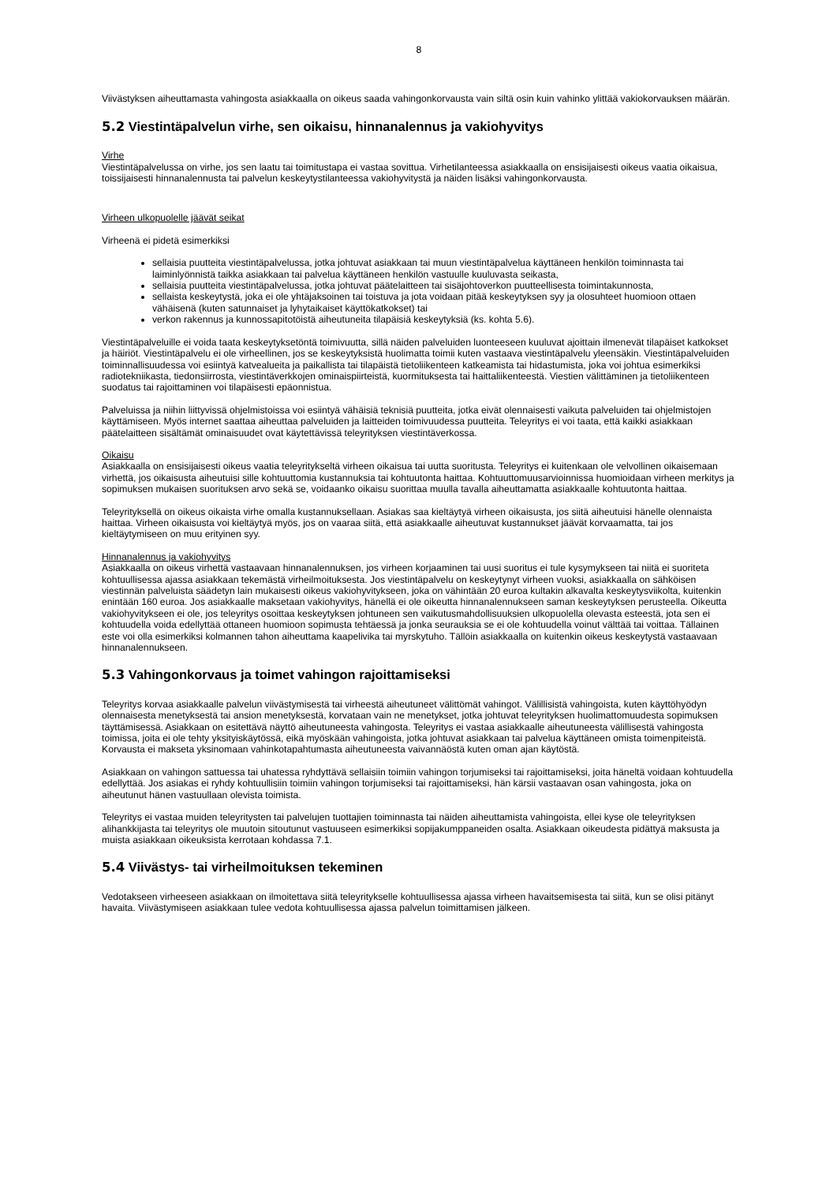8
Viivästyksen aiheuttamasta vahingosta asiakkaalla on oikeus saada vahingonkorvausta vain siltä osin kuin vahinko ylittää vakiokorvauksen määrän.
5.2 Viestintäpalvelun virhe, sen oikaisu, hinnanalennus ja vakiohyvitys
Virhe
Viestintäpalvelussa on virhe, jos sen laatu tai toimitustapa ei vastaa sovittua. Virhetilanteessa asiakkaalla on ensisijaisesti oikeus vaatia oikaisua, toissijaisesti hinnanalennusta tai palvelun keskeytystilanteessa vakiohyvitystä ja näiden lisäksi vahingonkorvausta.
Virheen ulkopuolelle jäävät seikat
Virheenä ei pidetä esimerkiksi
sellaisia puutteita viestintäpalvelussa, jotka johtuvat asiakkaan tai muun viestintäpalvelua käyttäneen henkilön toiminnasta tai laiminlyönnistä taikka asiakkaan tai palvelua käyttäneen henkilön vastuulle kuuluvasta seikasta,
sellaisia puutteita viestintäpalvelussa, jotka johtuvat päätelaitteen tai sisäjohtoverkon puutteellisesta toimintakunnosta,
sellaista keskeytystä, joka ei ole yhtäjaksoinen tai toistuva ja jota voidaan pitää keskeytyksen syy ja olosuhteet huomioon ottaen vähäisenä (kuten satunnaiset ja lyhytaikaiset käyttökatkokset) tai
verkon rakennus ja kunnossapitotöistä aiheutuneita tilapäisiä keskeytyksiä (ks. kohta 5.6).
Viestintäpalveluille ei voida taata keskeytyksetöntä toimivuutta, sillä näiden palveluiden luonteeseen kuuluvat ajoittain ilmenevät tilapäiset katkokset ja häiriöt. Viestintäpalvelu ei ole virheellinen, jos se keskeytyksistä huolimatta toimii kuten vastaava viestintäpalvelu yleensäkin. Viestintäpalveluiden toiminnallisuudessa voi esiintyä katvealueita ja paikallista tai tilapäistä tietoliikenteen katkeamista tai hidastumista, joka voi johtua esimerkiksi radiotekniikasta, tiedonsiirrosta, viestintäverkkojen ominaispiirteistä, kuormituksesta tai haittaliikenteestä. Viestien välittäminen ja tietoliikenteen suodatus tai rajoittaminen voi tilapäisesti epäonnistua.
Palveluissa ja niihin liittyvissä ohjelmistoissa voi esiintyä vähäisiä teknisiä puutteita, jotka eivät olennaisesti vaikuta palveluiden tai ohjelmistojen käyttämiseen. Myös internet saattaa aiheuttaa palveluiden ja laitteiden toimivuudessa puutteita. Teleyritys ei voi taata, että kaikki asiakkaan päätelaitteen sisältämät ominaisuudet ovat käytettävissä teleyrityksen viestintäverkossa.
Oikaisu
Asiakkaalla on ensisijaisesti oikeus vaatia teleyritykseltä virheen oikaisua tai uutta suoritusta. Teleyritys ei kuitenkaan ole velvollinen oikaisemaan virhettä, jos oikaisusta aiheutuisi sille kohtuuttomia kustannuksia tai kohtuutonta haittaa. Kohtuuttomuusarvioinnissa huomioidaan virheen merkitys ja sopimuksen mukaisen suorituksen arvo sekä se, voidaanko oikaisu suorittaa muulla tavalla aiheuttamatta asiakkaalle kohtuutonta haittaa.
Teleyrityksellä on oikeus oikaista virhe omalla kustannuksellaan. Asiakas saa kieltäytyä virheen oikaisusta, jos siitä aiheutuisi hänelle olennaista haittaa. Virheen oikaisusta voi kieltäytyä myös, jos on vaaraa siitä, että asiakkaalle aiheutuvat kustannukset jäävät korvaamatta, tai jos kieltäytymiseen on muu erityinen syy.
Hinnanalennus ja vakiohyvitys
Asiakkaalla on oikeus virhettä vastaavaan hinnanalennuksen, jos virheen korjaaminen tai uusi suoritus ei tule kysymykseen tai niitä ei suoriteta kohtuullisessa ajassa asiakkaan tekemästä virheilmoituksesta. Jos viestintäpalvelu on keskeytynyt virheen vuoksi, asiakkaalla on sähköisen viestinnän palveluista säädetyn lain mukaisesti oikeus vakiohyvitykseen, joka on vähintään 20 euroa kultakin alkavalta keskeytysviikolta, kuitenkin enintään 160 euroa. Jos asiakkaalle maksetaan vakiohyvitys, hänellä ei ole oikeutta hinnanalennukseen saman keskeytyksen perusteella. Oikeutta vakiohyvitykseen ei ole, jos teleyritys osoittaa keskeytyksen johtuneen sen vaikutusmahdollisuuksien ulkopuolella olevasta esteestä, jota sen ei kohtuudella voida edellyttää ottaneen huomioon sopimusta tehtäessä ja jonka seurauksia se ei ole kohtuudella voinut välttää tai voittaa. Tällainen este voi olla esimerkiksi kolmannen tahon aiheuttama kaapelivika tai myrskytuho. Tällöin asiakkaalla on kuitenkin oikeus keskeytystä vastaavaan hinnanalennukseen.
5.3 Vahingonkorvaus ja toimet vahingon rajoittamiseksi
Teleyritys korvaa asiakkaalle palvelun viivästymisestä tai virheestä aiheutuneet välittömät vahingot. Välillisistä vahingoista, kuten käyttöhyödyn olennaisesta menetyksestä tai ansion menetyksestä, korvataan vain ne menetykset, jotka johtuvat teleyrityksen huolimattomuudesta sopimuksen täyttämisessä. Asiakkaan on esitettävä näyttö aiheutuneesta vahingosta. Teleyritys ei vastaa asiakkaalle aiheutuneesta välillisestä vahingosta toimissa, joita ei ole tehty yksityiskäytössä, eikä myöskään vahingoista, jotka johtuvat asiakkaan tai palvelua käyttäneen omista toimenpiteistä. Korvausta ei makseta yksinomaan vahinkotapahtumasta aiheutuneesta vaivannäöstä kuten oman ajan käytöstä.
Asiakkaan on vahingon sattuessa tai uhatessa ryhdyttävä sellaisiin toimiin vahingon torjumiseksi tai rajoittamiseksi, joita häneltä voidaan kohtuudella edellyttää. Jos asiakas ei ryhdy kohtuullisiin toimiin vahingon torjumiseksi tai rajoittamiseksi, hän kärsii vastaavan osan vahingosta, joka on aiheutunut hänen vastuullaan olevista toimista.
Teleyritys ei vastaa muiden teleyritysten tai palvelujen tuottajien toiminnasta tai näiden aiheuttamista vahingoista, ellei kyse ole teleyrityksen alihankkijasta tai teleyritys ole muutoin sitoutunut vastuuseen esimerkiksi sopijakumppaneiden osalta. Asiakkaan oikeudesta pidättyä maksusta ja muista asiakkaan oikeuksista kerrotaan kohdassa 7.1.
5.4 Viivästys- tai virheilmoituksen tekeminen
Vedotakseen virheeseen asiakkaan on ilmoitettava siitä teleyritykselle kohtuullisessa ajassa virheen havaitsemisesta tai siitä, kun se olisi pitänyt havaita. Viivästymiseen asiakkaan tulee vedota kohtuullisessa ajassa palvelun toimittamisen jälkeen.